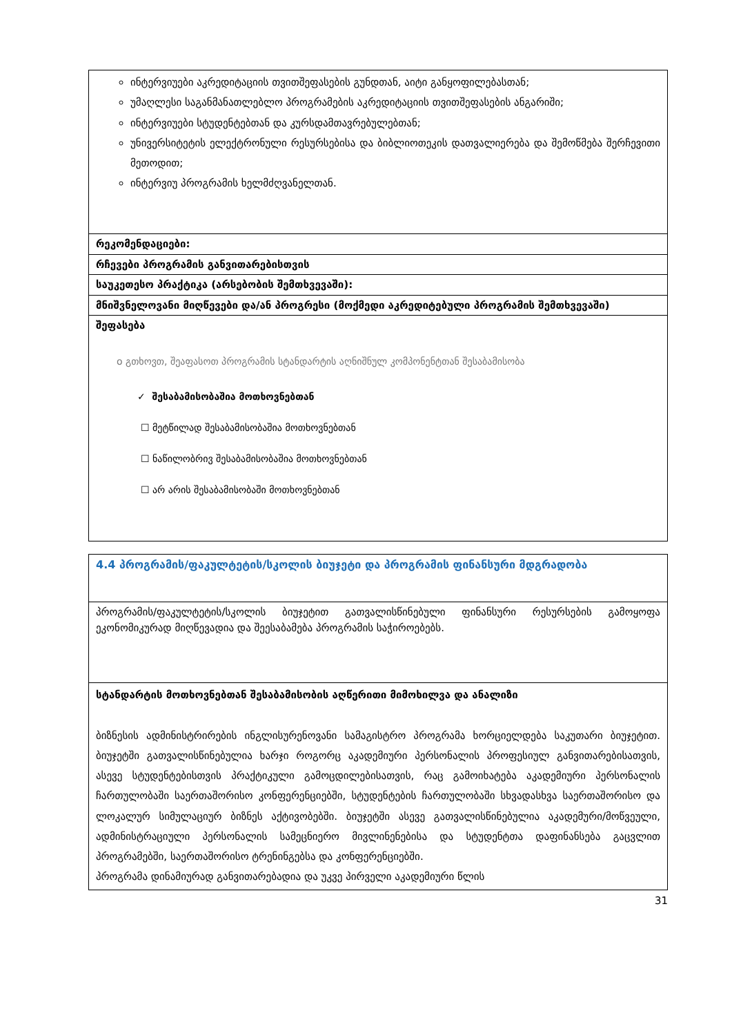| ინტერვიუები აკრედიტაციის თვითშეფასების გუნდთან, აიტი განყოფილებასთან; უმაღლესი საგანმანათლებლო პროგრამების აკრედიტაციის თვითშეფასების ანგარიში; ინტერვიუები სტუდენტებთან და კურსდამთავრებულებთან; უნივერსიტეტის ელექტრონული რესურსებისა და ბიბლიოთეკის დათვალიერება და შემოწმება შერჩევითი მეთოდით; ინტერვიუ პროგრამის ხელმძღვანელთან. |
| რეკომენდაციები: |
| რჩევები პროგრამის განვითარებისთვის |
| საუკეთესო პრაქტიკა (არსებობის შემთხვევაში): |
| მნიშვნელოვანი მიღწევები და/ან პროგრესი (მოქმედი აკრედიტებული პროგრამის შემთხვევაში) |
| შეფასება o გთხოვთ, შეაფასოთ პროგრამის სტანდარტის აღნიშნულ კომპონენტთან შესაბამისობა ✓ შესაბამისობაშია მოთხოვნებთან ☐ მეტწილად შესაბამისობაშია მოთხოვნებთან ☐ ნაწილობრივ შესაბამისობაშია მოთხოვნებთან ☐ არ არის შესაბამისობაში მოთხოვნებთან |
| 4.4 პროგრამის/ფაკულტეტის/სკოლის ბიუჯეტი და პროგრამის ფინანსური მდგრადობა |
| პროგრამის/ფაკულტეტის/სკოლის ბიუჯეტით გათვალისწინებული ფინანსური რესურსების გამოყოფა ეკონომიკურად მიღწევადია და შეესაბამება პროგრამის საჭიროებებს. |
| სტანდარტის მოთხოვნებთან შესაბამისობის აღწერითი მიმოხილვა და ანალიზი ბიზნესის ადმინისტრირების ინგლისურენოვანი სამაგისტრო პროგრამა ხორციელდება საკუთარი ბიუჯეტით. ბიუჯეტში გათვალისწინებულია ხარჯი როგორც აკადემიური პერსონალის პროფესიულ განვითარებისათვის, ასევე სტუდენტებისთვის პრაქტიკული გამოცდილებისათვის, რაც გამოიხატება აკადემიური პერსონალის ჩართულობაში საერთაშორისო კონფერენციებში, სტუდენტების ჩართულობაში სხვადასხვა საერთაშორისო და ლოკალურ სიმულაციურ ბიზნეს აქტივობებში. ბიუჯეტში ასევე გათვალისწინებულია აკადემური/მოწვეული, ადმინისტრაციული პერსონალის სამეცნიერო მივლინენებისა და სტუდენტთა დაფინანსება გაცვლით პროგრამებში, საერთაშორისო ტრენინგებსა და კონფერენციებში. პროგრამა დინამიურად განვითარებადია და უკვე პირველი აკადემიური წლის |
31